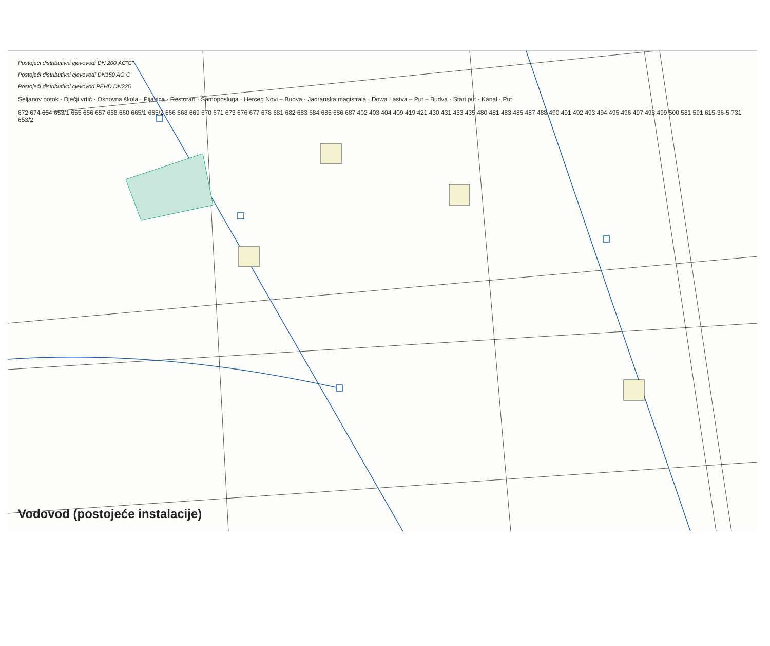Postojeći distributivni cjevovodi DN 200 AC"C"
Postojeći distributivni cjevovodi DN150 AC"C"
Postojeći distributivni cjevovod PEHD DN225
Seljanov potok · Dječji vrtić · Osnovna škola · Pijavica · Restoran · Samoposluga · Herceg Novi – Budva · Jadranska magistrala · Dowa Lastva – Put – Budva · Stari put · Kanal · Put
672 674 654 653/1 655 656 657 658 660 665/1 665/2 666 668 669 670 671 673 676 677 678 681 682 683 684 685 686 687 402 403 404 409 419 421 430 431 433 435 480 481 483 485 487 488 490 491 492 493 494 495 496 497 498 499 500 581 591 615-36-5 731 653/2
Vodovod (postojeće instalacije)